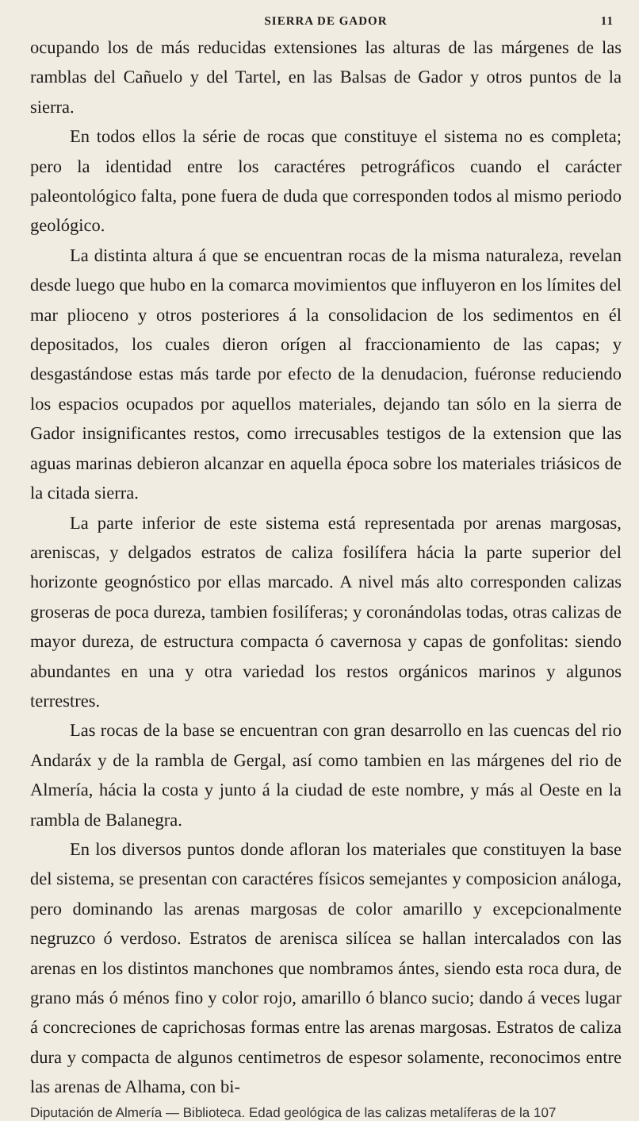SIERRA DE GADOR 11
ocupando los de más reducidas extensiones las alturas de las márgenes de las ramblas del Cañuelo y del Tartel, en las Balsas de Gador y otros puntos de la sierra.
En todos ellos la série de rocas que constituye el sistema no es completa; pero la identidad entre los caractéres petrográficos cuando el carácter paleontológico falta, pone fuera de duda que corresponden todos al mismo periodo geológico.
La distinta altura á que se encuentran rocas de la misma naturaleza, revelan desde luego que hubo en la comarca movimientos que influyeron en los límites del mar plioceno y otros posteriores á la consolidacion de los sedimentos en él depositados, los cuales dieron orígen al fraccionamiento de las capas; y desgastándose estas más tarde por efecto de la denudacion, fuéronse reduciendo los espacios ocupados por aquellos materiales, dejando tan sólo en la sierra de Gador insignificantes restos, como irrecusables testigos de la extension que las aguas marinas debieron alcanzar en aquella época sobre los materiales triásicos de la citada sierra.
La parte inferior de este sistema está representada por arenas margosas, areniscas, y delgados estratos de caliza fosilífera hácia la parte superior del horizonte geognóstico por ellas marcado. A nivel más alto corresponden calizas groseras de poca dureza, tambien fosilíferas; y coronándolas todas, otras calizas de mayor dureza, de estructura compacta ó cavernosa y capas de gonfolitas: siendo abundantes en una y otra variedad los restos orgánicos marinos y algunos terrestres.
Las rocas de la base se encuentran con gran desarrollo en las cuencas del rio Andaráx y de la rambla de Gergal, así como tambien en las márgenes del rio de Almería, hácia la costa y junto á la ciudad de este nombre, y más al Oeste en la rambla de Balanegra.
En los diversos puntos donde afloran los materiales que constituyen la base del sistema, se presentan con caractéres físicos semejantes y composicion análoga, pero dominando las arenas margosas de color amarillo y excepcionalmente negruzco ó verdoso. Estratos de arenisca silícea se hallan intercalados con las arenas en los distintos manchones que nombramos ántes, siendo esta roca dura, de grano más ó ménos fino y color rojo, amarillo ó blanco sucio; dando á veces lugar á concreciones de caprichosas formas entre las arenas margosas. Estratos de caliza dura y compacta de algunos centimetros de espesor solamente, reconocimos entre las arenas de Alhama, con bi-
Diputación de Almería — Biblioteca. Edad geológica de las calizas metalíferas de la 107